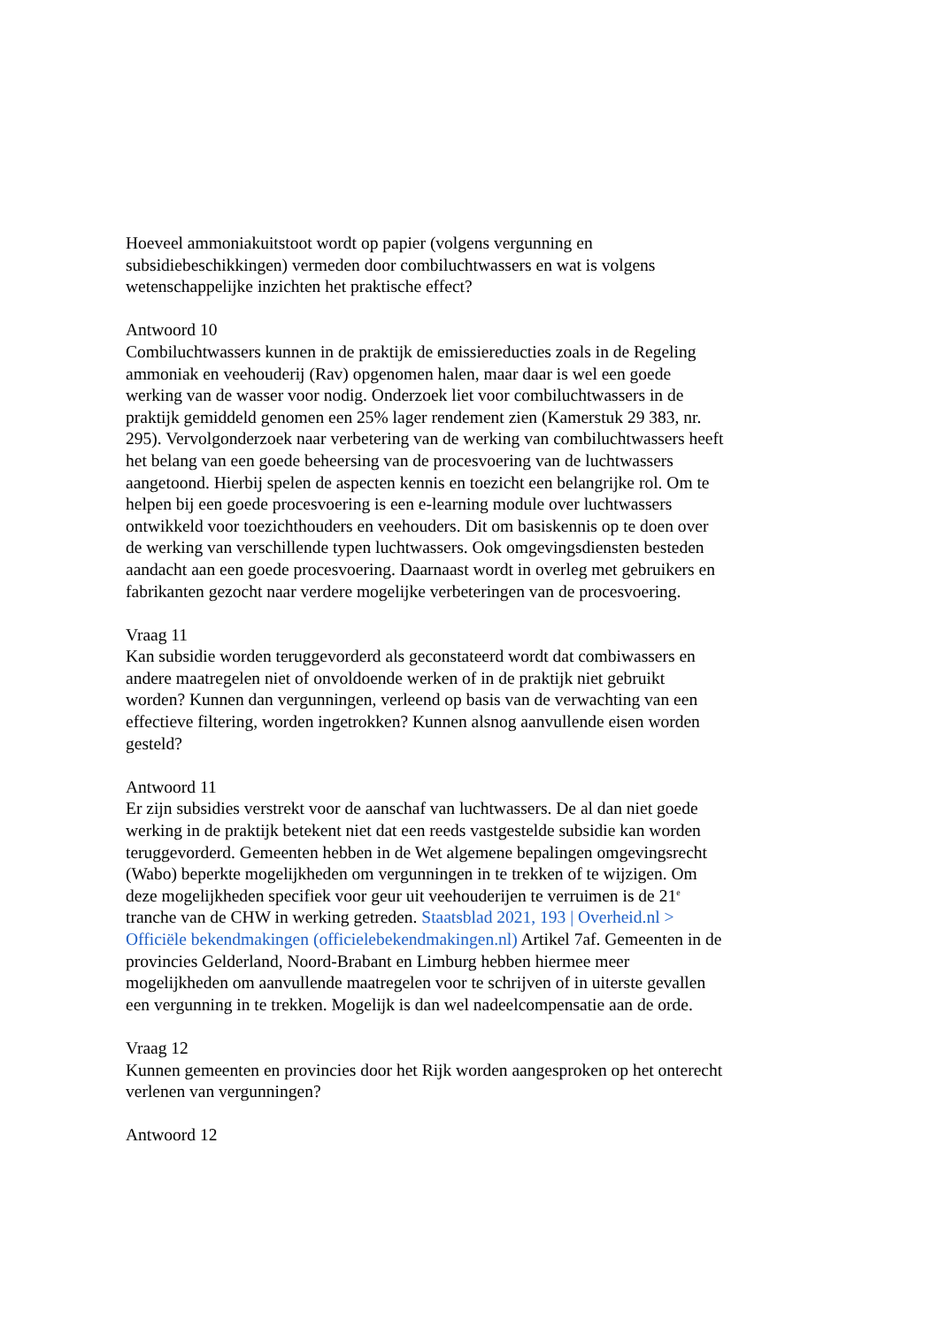Hoeveel ammoniakuitstoot wordt op papier (volgens vergunning en subsidiebeschikkingen) vermeden door combiluchtwassers en wat is volgens wetenschappelijke inzichten het praktische effect?
Antwoord 10
Combiluchtwassers kunnen in de praktijk de emissiereducties zoals in de Regeling ammoniak en veehouderij (Rav) opgenomen halen, maar daar is wel een goede werking van de wasser voor nodig. Onderzoek liet voor combiluchtwassers in de praktijk gemiddeld genomen een 25% lager rendement zien (Kamerstuk 29 383, nr. 295). Vervolgonderzoek naar verbetering van de werking van combiluchtwassers heeft het belang van een goede beheersing van de procesvoering van de luchtwassers aangetoond. Hierbij spelen de aspecten kennis en toezicht een belangrijke rol. Om te helpen bij een goede procesvoering is een e-learning module over luchtwassers ontwikkeld voor toezichthouders en veehouders. Dit om basiskennis op te doen over de werking van verschillende typen luchtwassers. Ook omgevingsdiensten besteden aandacht aan een goede procesvoering. Daarnaast wordt in overleg met gebruikers en fabrikanten gezocht naar verdere mogelijke verbeteringen van de procesvoering.
Vraag 11
Kan subsidie worden teruggevorderd als geconstateerd wordt dat combiwassers en andere maatregelen niet of onvoldoende werken of in de praktijk niet gebruikt worden? Kunnen dan vergunningen, verleend op basis van de verwachting van een effectieve filtering, worden ingetrokken? Kunnen alsnog aanvullende eisen worden gesteld?
Antwoord 11
Er zijn subsidies verstrekt voor de aanschaf van luchtwassers. De al dan niet goede werking in de praktijk betekent niet dat een reeds vastgestelde subsidie kan worden teruggevorderd. Gemeenten hebben in de Wet algemene bepalingen omgevingsrecht (Wabo) beperkte mogelijkheden om vergunningen in te trekken of te wijzigen. Om deze mogelijkheden specifiek voor geur uit veehouderijen te verruimen is de 21<sup>e</sup> tranche van de CHW in werking getreden. Staatsblad 2021, 193 | Overheid.nl > Officiële bekendmakingen (officielebekendmakingen.nl) Artikel 7af. Gemeenten in de provincies Gelderland, Noord-Brabant en Limburg hebben hiermee meer mogelijkheden om aanvullende maatregelen voor te schrijven of in uiterste gevallen een vergunning in te trekken. Mogelijk is dan wel nadeelcompensatie aan de orde.
Vraag 12
Kunnen gemeenten en provincies door het Rijk worden aangesproken op het onterecht verlenen van vergunningen?
Antwoord 12